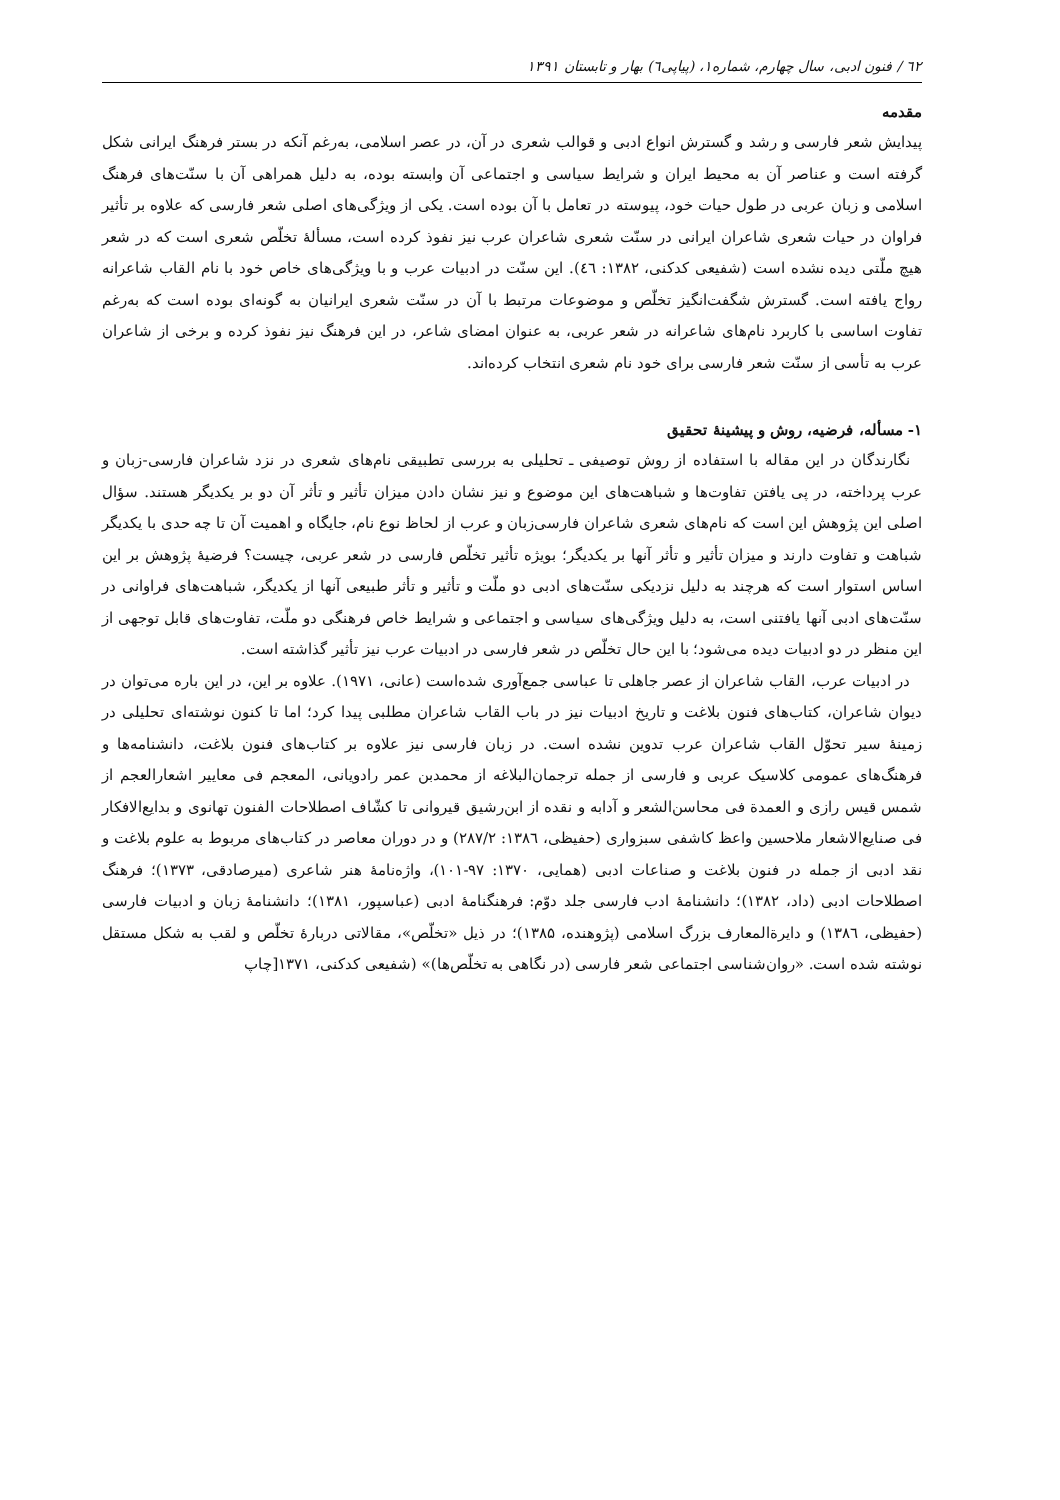٦٢ / فنون ادبی، سال چهارم، شماره۱، (پیاپی٦) بهار و تابستان ۱۳۹۱
مقدمه
پیدایش شعر فارسی و رشد و گسترش انواع ادبی و قوالب شعری در آن، در عصر اسلامی، به‌رغم آنکه در بستر فرهنگ ایرانی شکل گرفته است و عناصر آن به محیط ایران و شرایط سیاسی و اجتماعی آن وابسته بوده، به دلیل همراهی آن با سنّت‌های فرهنگ اسلامی و زبان عربی در طول حیات خود، پیوسته در تعامل با آن بوده است. یکی از ویژگی‌های اصلی شعر فارسی که علاوه بر تأثیر فراوان در حیات شعری شاعران ایرانی در سنّت شعری شاعران عرب نیز نفوذ کرده است، مسألهٔ تخلّص شعری است که در شعر هیچ ملّتی دیده نشده است (شفیعی کدکنی، ۱۳۸۲: ٤٦). این سنّت در ادبیات عرب و با ویژگی‌های خاص خود با نام القاب شاعرانه رواج یافته است. گسترش شگفت‌انگیز تخلّص و موضوعات مرتبط با آن در سنّت شعری ایرانیان به گونه‌ای بوده است که به‌رغم تفاوت اساسی با کاربرد نام‌های شاعرانه در شعر عربی، به عنوان امضای شاعر، در این فرهنگ نیز نفوذ کرده و برخی از شاعران عرب به تأسی از سنّت شعر فارسی برای خود نام شعری انتخاب کرده‌اند.
۱- مسأله، فرضیه، روش و پیشینهٔ تحقیق
نگارندگان در این مقاله با استفاده از روش توصیفی ـ تحلیلی به بررسی تطبیقی نام‌های شعری در نزد شاعران فارسی-زبان و عرب پرداخته، در پی یافتن تفاوت‌ها و شباهت‌های این موضوع و نیز نشان دادن میزان تأثیر و تأثر آن دو بر یکدیگر هستند. سؤال اصلی این پژوهش این است که نام‌های شعری شاعران فارسی‌زبان و عرب از لحاظ نوع نام، جایگاه و اهمیت آن تا چه حدی با یکدیگر شباهت و تفاوت دارند و میزان تأثیر و تأثر آنها بر یکدیگر؛ بویژه تأثیر تخلّص فارسی در شعر عربی، چیست؟ فرضیهٔ پژوهش بر این اساس استوار است که هرچند به دلیل نزدیکی سنّت‌های ادبی دو ملّت و تأثیر و تأثر طبیعی آنها از یکدیگر، شباهت‌های فراوانی در سنّت‌های ادبی آنها یافتنی است، به دلیل ویژگی‌های سیاسی و اجتماعی و شرایط خاص فرهنگی دو ملّت، تفاوت‌های قابل توجهی از این منظر در دو ادبیات دیده می‌شود؛ با این حال تخلّص در شعر فارسی در ادبیات عرب نیز تأثیر گذاشته است.
در ادبیات عرب، القاب شاعران از عصر جاهلی تا عباسی جمع‌آوری شده‌است (عانی، ۱۹۷۱). علاوه بر این، در این باره می‌توان در دیوان شاعران، کتاب‌های فنون بلاغت و تاریخ ادبیات نیز در باب القاب شاعران مطلبی پیدا کرد؛ اما تا کنون نوشته‌ای تحلیلی در زمینهٔ سیر تحوّل القاب شاعران عرب تدوین نشده است. در زبان فارسی نیز علاوه بر کتاب‌های فنون بلاغت، دانشنامه‌ها و فرهنگ‌های عمومی کلاسیک عربی و فارسی از جمله ترجمان‌البلاغه از محمدبن عمر رادویانی، المعجم فی معاییر اشعارالعجم از شمس قیس رازی و العمدة فی محاسن‌الشعر و آدابه و نقده از ابن‌رشیق قیروانی تا کشّاف اصطلاحات الفنون تهانوی و بدایع‌الافکار فی صنایع‌الاشعار ملاحسین واعظ کاشفی سبزواری (حفیظی، ۱۳۸٦: ۲۸۷/۲) و در دوران معاصر در کتاب‌های مربوط به علوم بلاغت و نقد ادبی از جمله در فنون بلاغت و صناعات ادبی (همایی، ۱۳۷۰: ۹۷-۱۰۱)، واژه‌نامهٔ هنر شاعری (میرصادقی، ۱۳۷۳)؛ فرهنگ اصطلاحات ادبی (داد، ۱۳۸۲)؛ دانشنامهٔ ادب فارسی جلد دوّم: فرهنگنامهٔ ادبی (عباسپور، ۱۳۸۱)؛ دانشنامهٔ زبان و ادبیات فارسی (حفیظی، ۱۳۸٦) و دایرةالمعارف بزرگ اسلامی (پژوهنده، ۱۳۸۵)؛ در ذیل «تخلّص»، مقالاتی دربارهٔ تخلّص و لقب به شکل مستقل نوشته شده است. «روان‌شناسی اجتماعی شعر فارسی (در نگاهی به تخلّص‌ها)» (شفیعی کدکنی، ۱۳۷۱[چاپ